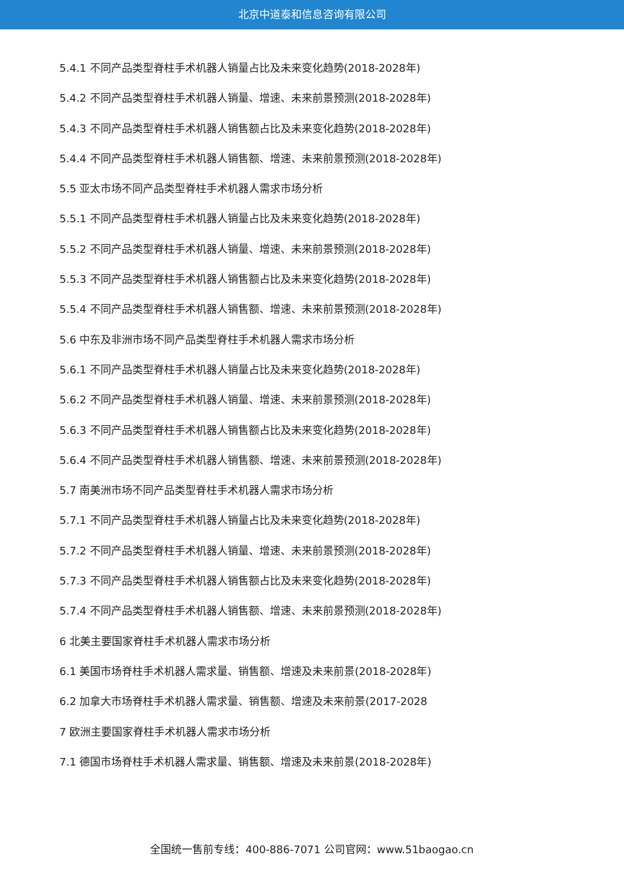北京中道泰和信息咨询有限公司
5.4.1 不同产品类型脊柱手术机器人销量占比及未来变化趋势(2018-2028年)
5.4.2 不同产品类型脊柱手术机器人销量、增速、未来前景预测(2018-2028年)
5.4.3 不同产品类型脊柱手术机器人销售额占比及未来变化趋势(2018-2028年)
5.4.4 不同产品类型脊柱手术机器人销售额、增速、未来前景预测(2018-2028年)
5.5 亚太市场不同产品类型脊柱手术机器人需求市场分析
5.5.1 不同产品类型脊柱手术机器人销量占比及未来变化趋势(2018-2028年)
5.5.2 不同产品类型脊柱手术机器人销量、增速、未来前景预测(2018-2028年)
5.5.3 不同产品类型脊柱手术机器人销售额占比及未来变化趋势(2018-2028年)
5.5.4 不同产品类型脊柱手术机器人销售额、增速、未来前景预测(2018-2028年)
5.6 中东及非洲市场不同产品类型脊柱手术机器人需求市场分析
5.6.1 不同产品类型脊柱手术机器人销量占比及未来变化趋势(2018-2028年)
5.6.2 不同产品类型脊柱手术机器人销量、增速、未来前景预测(2018-2028年)
5.6.3 不同产品类型脊柱手术机器人销售额占比及未来变化趋势(2018-2028年)
5.6.4 不同产品类型脊柱手术机器人销售额、增速、未来前景预测(2018-2028年)
5.7 南美洲市场不同产品类型脊柱手术机器人需求市场分析
5.7.1 不同产品类型脊柱手术机器人销量占比及未来变化趋势(2018-2028年)
5.7.2 不同产品类型脊柱手术机器人销量、增速、未来前景预测(2018-2028年)
5.7.3 不同产品类型脊柱手术机器人销售额占比及未来变化趋势(2018-2028年)
5.7.4 不同产品类型脊柱手术机器人销售额、增速、未来前景预测(2018-2028年)
6 北美主要国家脊柱手术机器人需求市场分析
6.1 美国市场脊柱手术机器人需求量、销售额、增速及未来前景(2018-2028年)
6.2 加拿大市场脊柱手术机器人需求量、销售额、增速及未来前景(2017-2028
7 欧洲主要国家脊柱手术机器人需求市场分析
7.1 德国市场脊柱手术机器人需求量、销售额、增速及未来前景(2018-2028年)
全国统一售前专线：400-886-7071 公司官网：www.51baogao.cn